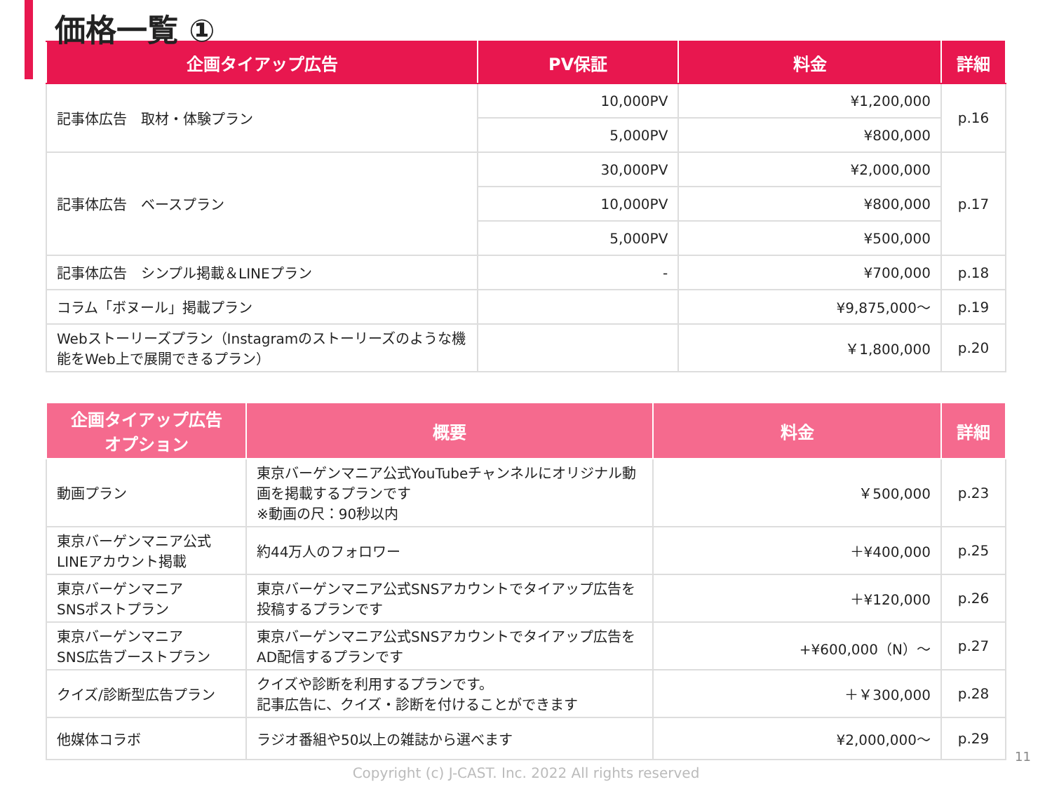価格一覧 ①
| 企画タイアップ広告 | PV保証 | 料金 | 詳細 |
| --- | --- | --- | --- |
| 記事体広告 取材・体験プラン | 10,000PV | ¥1,200,000 | p.16 |
| | 5,000PV | ¥800,000 | |
| 記事体広告 ベースプラン | 30,000PV | ¥2,000,000 | p.17 |
| | 10,000PV | ¥800,000 | |
| | 5,000PV | ¥500,000 | |
| 記事体広告 シンプル掲載＆LINEプラン | - | ¥700,000 | p.18 |
| コラム「ボヌール」掲載プラン | | ¥9,875,000～ | p.19 |
| Webストーリーズプラン（Instagramのストーリーズのような機能をWeb上で展開できるプラン） | | ￥1,800,000 | p.20 |
| 企画タイアップ広告 オプション | 概要 | 料金 | 詳細 |
| --- | --- | --- | --- |
| 動画プラン | 東京バーゲンマニア公式YouTubeチャンネルにオリジナル動画を掲載するプランです ※動画の尺：90秒以内 | ￥500,000 | p.23 |
| 東京バーゲンマニア公式LINEアカウント掲載 | 約44万人のフォロワー | ＋¥400,000 | p.25 |
| 東京バーゲンマニア SNSポストプラン | 東京バーゲンマニア公式SNSアカウントでタイアップ広告を投稿するプランです | ＋¥120,000 | p.26 |
| 東京バーゲンマニア SNS広告ブーストプラン | 東京バーゲンマニア公式SNSアカウントでタイアップ広告をAD配信するプランです | +¥600,000（N）～ | p.27 |
| クイズ/診断型広告プラン | クイズや診断を利用するプランです。 記事広告に、クイズ・診断を付けることができます | ＋￥300,000 | p.28 |
| 他媒体コラボ | ラジオ番組や50以上の雑誌から選べます | ¥2,000,000～ | p.29 |
11
Copyright (c) J-CAST. Inc. 2022 All rights reserved